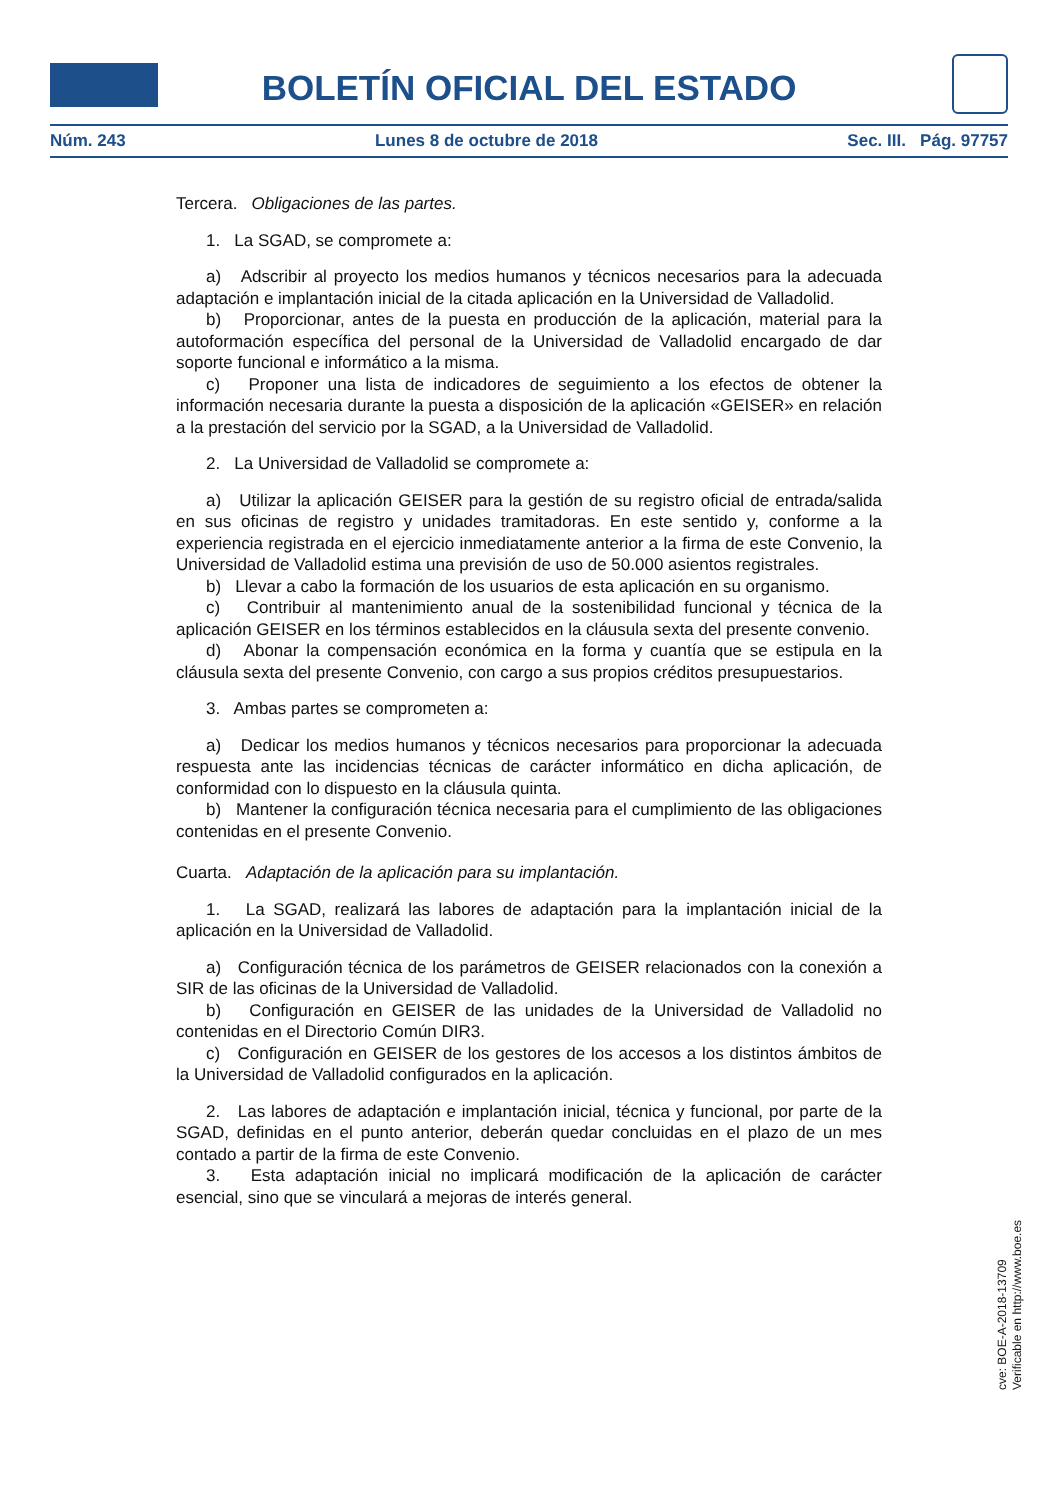BOLETÍN OFICIAL DEL ESTADO
Núm. 243 Lunes 8 de octubre de 2018 Sec. III. Pág. 97757
Tercera. Obligaciones de las partes.
1. La SGAD, se compromete a:
a) Adscribir al proyecto los medios humanos y técnicos necesarios para la adecuada adaptación e implantación inicial de la citada aplicación en la Universidad de Valladolid.
b) Proporcionar, antes de la puesta en producción de la aplicación, material para la autoformación específica del personal de la Universidad de Valladolid encargado de dar soporte funcional e informático a la misma.
c) Proponer una lista de indicadores de seguimiento a los efectos de obtener la información necesaria durante la puesta a disposición de la aplicación «GEISER» en relación a la prestación del servicio por la SGAD, a la Universidad de Valladolid.
2. La Universidad de Valladolid se compromete a:
a) Utilizar la aplicación GEISER para la gestión de su registro oficial de entrada/salida en sus oficinas de registro y unidades tramitadoras. En este sentido y, conforme a la experiencia registrada en el ejercicio inmediatamente anterior a la firma de este Convenio, la Universidad de Valladolid estima una previsión de uso de 50.000 asientos registrales.
b) Llevar a cabo la formación de los usuarios de esta aplicación en su organismo.
c) Contribuir al mantenimiento anual de la sostenibilidad funcional y técnica de la aplicación GEISER en los términos establecidos en la cláusula sexta del presente convenio.
d) Abonar la compensación económica en la forma y cuantía que se estipula en la cláusula sexta del presente Convenio, con cargo a sus propios créditos presupuestarios.
3. Ambas partes se comprometen a:
a) Dedicar los medios humanos y técnicos necesarios para proporcionar la adecuada respuesta ante las incidencias técnicas de carácter informático en dicha aplicación, de conformidad con lo dispuesto en la cláusula quinta.
b) Mantener la configuración técnica necesaria para el cumplimiento de las obligaciones contenidas en el presente Convenio.
Cuarta. Adaptación de la aplicación para su implantación.
1. La SGAD, realizará las labores de adaptación para la implantación inicial de la aplicación en la Universidad de Valladolid.
a) Configuración técnica de los parámetros de GEISER relacionados con la conexión a SIR de las oficinas de la Universidad de Valladolid.
b) Configuración en GEISER de las unidades de la Universidad de Valladolid no contenidas en el Directorio Común DIR3.
c) Configuración en GEISER de los gestores de los accesos a los distintos ámbitos de la Universidad de Valladolid configurados en la aplicación.
2. Las labores de adaptación e implantación inicial, técnica y funcional, por parte de la SGAD, definidas en el punto anterior, deberán quedar concluidas en el plazo de un mes contado a partir de la firma de este Convenio.
3. Esta adaptación inicial no implicará modificación de la aplicación de carácter esencial, sino que se vinculará a mejoras de interés general.
cve: BOE-A-2018-13709
Verificable en http://www.boe.es